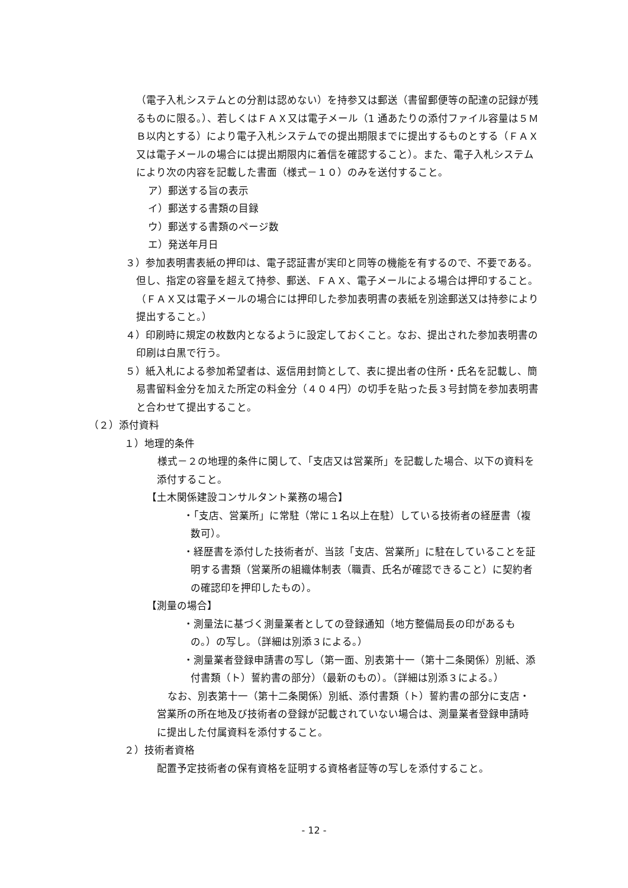（電子入札システムとの分割は認めない）を持参又は郵送（書留郵便等の配達の記録が残るものに限る。）、若しくはＦＡＸ又は電子メール（1 通あたりの添付ファイル容量は５ＭＢ以内とする）により電子入札システムでの提出期限までに提出するものとする（ＦＡＸ又は電子メールの場合には提出期限内に着信を確認すること）。また、電子入札システムにより次の内容を記載した書面（様式－１０）のみを送付すること。
ア）郵送する旨の表示
イ）郵送する書類の目録
ウ）郵送する書類のページ数
エ）発送年月日
３）参加表明書表紙の押印は、電子認証書が実印と同等の機能を有するので、不要である。但し、指定の容量を超えて持参、郵送、ＦＡＸ、電子メールによる場合は押印すること。（ＦＡＸ又は電子メールの場合には押印した参加表明書の表紙を別途郵送又は持参により提出すること。）
４）印刷時に規定の枚数内となるように設定しておくこと。なお、提出された参加表明書の印刷は白黒で行う。
５）紙入札による参加希望者は、返信用封筒として、表に提出者の住所・氏名を記載し、簡易書留料金分を加えた所定の料金分（４０４円）の切手を貼った長３号封筒を参加表明書と合わせて提出すること。
（２）添付資料
１）地理的条件
　様式－２の地理的条件に関して、「支店又は営業所」を記載した場合、以下の資料を添付すること。
【土木関係建設コンサルタント業務の場合】
・「支店、営業所」に常駐（常に１名以上在駐）している技術者の経歴書（複数可）。
・経歴書を添付した技術者が、当該「支店、営業所」に駐在していることを証明する書類（営業所の組織体制表（職責、氏名が確認できること）に契約者の確認印を押印したもの）。
【測量の場合】
・測量法に基づく測量業者としての登録通知（地方整備局長の印があるもの。）の写し。（詳細は別添３による。）
・測量業者登録申請書の写し（第一面、別表第十一（第十二条関係）別紙、添付書類（ト）誓約書の部分）（最新のもの）。（詳細は別添３による。）
なお、別表第十一（第十二条関係）別紙、添付書類（ト）誓約書の部分に支店・営業所の所在地及び技術者の登録が記載されていない場合は、測量業者登録申請時に提出した付属資料を添付すること。
２）技術者資格
配置予定技術者の保有資格を証明する資格者証等の写しを添付すること。
- 12 -